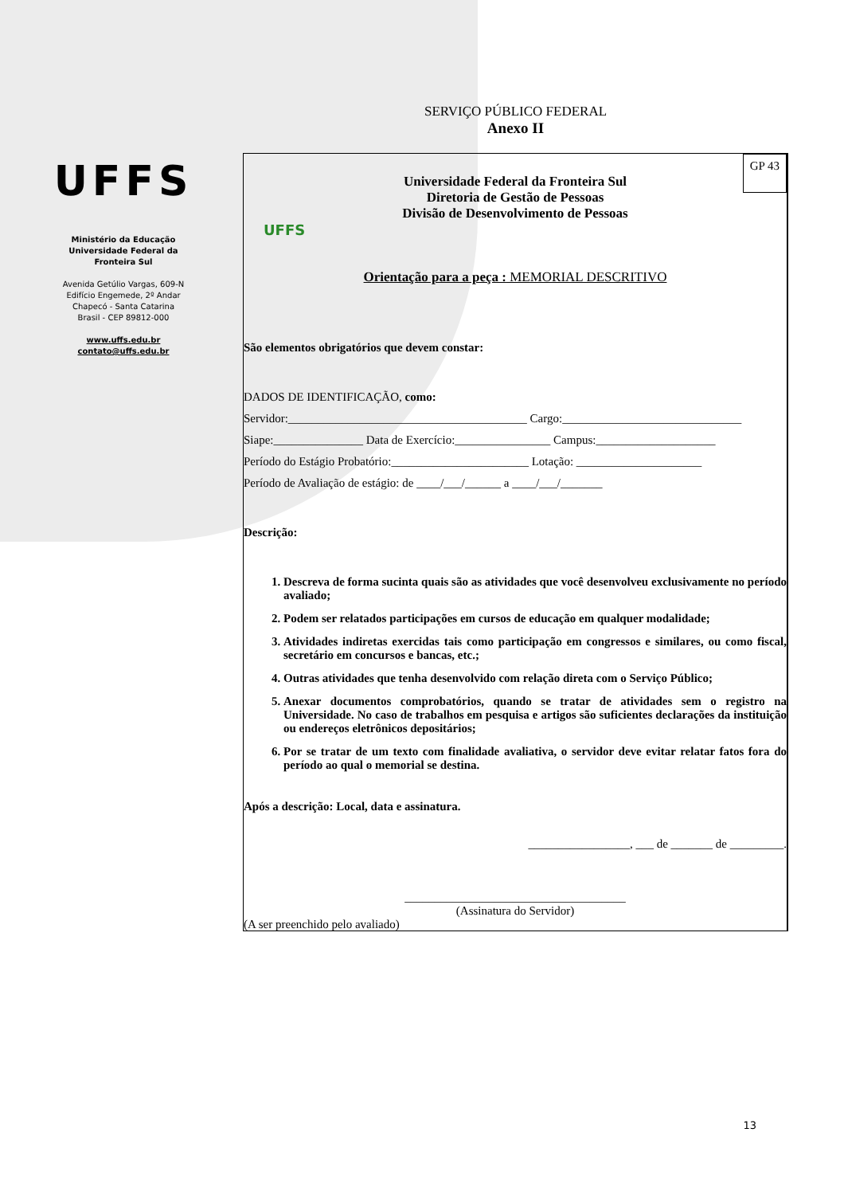UFFS
Ministério da Educação
Universidade Federal da
Fronteira Sul
Avenida Getúlio Vargas, 609-N
Edifício Engemede, 2º Andar
Chapecó - Santa Catarina
Brasil - CEP 89812-000
www.uffs.edu.br
contato@uffs.edu.br
SERVIÇO PÚBLICO FEDERAL
Anexo II
GP 43
UFFS
Universidade Federal da Fronteira Sul
Diretoria de Gestão de Pessoas
Divisão de Desenvolvimento de Pessoas
Orientação para a peça : MEMORIAL DESCRITIVO
São elementos obrigatórios que devem constar:
DADOS DE IDENTIFICAÇÃO, como:
Servidor:________________________________________ Cargo:______________________________
Siape:_______________ Data de Exercício:________________ Campus:____________________
Período do Estágio Probatório:_______________________ Lotação: _____________________
Período de Avaliação de estágio: de ____/___/______ a ____/___/_______
Descrição:
1. Descreva de forma sucinta quais são as atividades que você desenvolveu exclusivamente no período avaliado;
2. Podem ser relatados participações em cursos de educação em qualquer modalidade;
3. Atividades indiretas exercidas tais como participação em congressos e similares, ou como fiscal, secretário em concursos e bancas, etc.;
4. Outras atividades que tenha desenvolvido com relação direta com o Serviço Público;
5. Anexar documentos comprobatórios, quando se tratar de atividades sem o registro na Universidade. No caso de trabalhos em pesquisa e artigos são suficientes declarações da instituição ou endereços eletrônicos depositários;
6. Por se tratar de um texto com finalidade avaliativa, o servidor deve evitar relatar fatos fora do período ao qual o memorial se destina.
Após a descrição: Local, data e assinatura.
_________________, ___ de _______ de _________.
_____________________________________
(Assinatura do Servidor)
(A ser preenchido pelo avaliado)
13